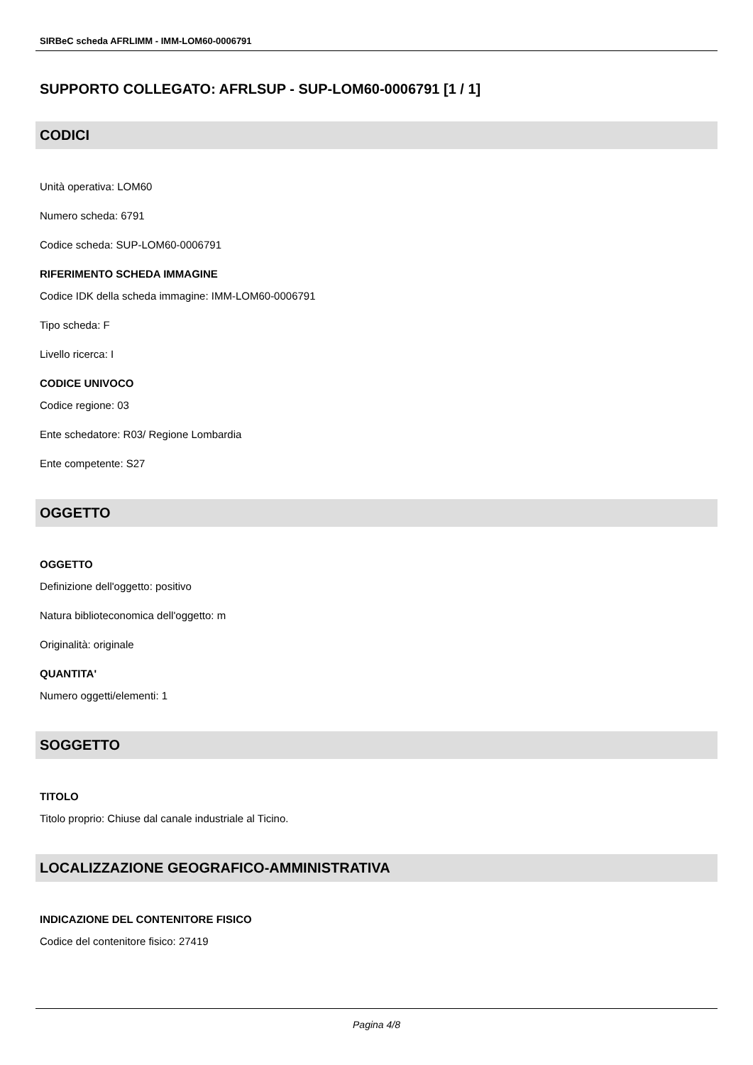SIRBeC scheda AFRLIMM - IMM-LOM60-0006791
SUPPORTO COLLEGATO: AFRLSUP - SUP-LOM60-0006791 [1 / 1]
CODICI
Unità operativa: LOM60
Numero scheda: 6791
Codice scheda: SUP-LOM60-0006791
RIFERIMENTO SCHEDA IMMAGINE
Codice IDK della scheda immagine: IMM-LOM60-0006791
Tipo scheda: F
Livello ricerca: I
CODICE UNIVOCO
Codice regione: 03
Ente schedatore: R03/ Regione Lombardia
Ente competente: S27
OGGETTO
OGGETTO
Definizione dell'oggetto: positivo
Natura biblioteconomica dell'oggetto: m
Originalità: originale
QUANTITA'
Numero oggetti/elementi: 1
SOGGETTO
TITOLO
Titolo proprio: Chiuse dal canale industriale al Ticino.
LOCALIZZAZIONE GEOGRAFICO-AMMINISTRATIVA
INDICAZIONE DEL CONTENITORE FISICO
Codice del contenitore fisico: 27419
Pagina 4/8